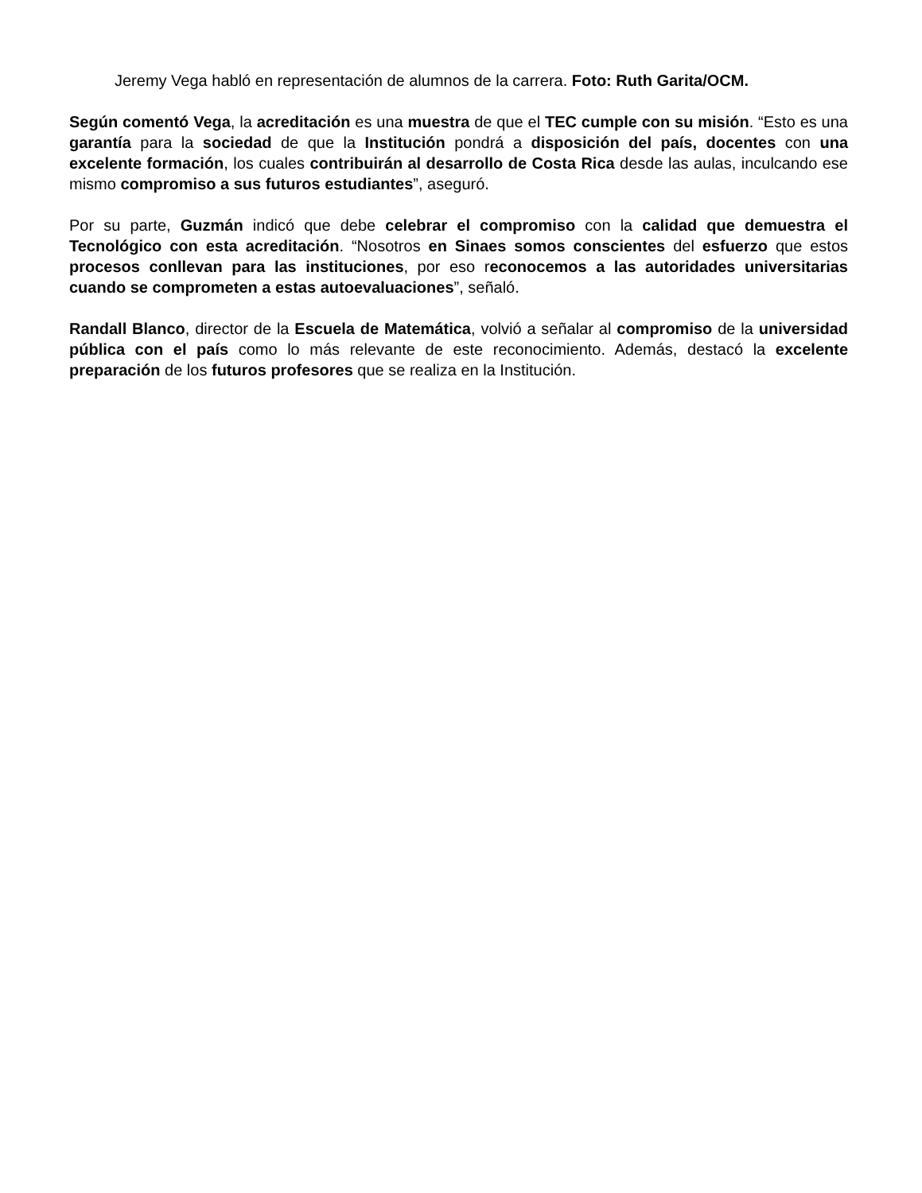Jeremy Vega habló en representación de alumnos de la carrera. Foto: Ruth Garita/OCM.
Según comentó Vega, la acreditación es una muestra de que el TEC cumple con su misión. “Esto es una garantía para la sociedad de que la Institución pondrá a disposición del país, docentes con una excelente formación, los cuales contribuirán al desarrollo de Costa Rica desde las aulas, inculcando ese mismo compromiso a sus futuros estudiantes”, aseguró.
Por su parte, Guzmán indicó que debe celebrar el compromiso con la calidad que demuestra el Tecnológico con esta acreditación. “Nosotros en Sinaes somos conscientes del esfuerzo que estos procesos conllevan para las instituciones, por eso reconocemos a las autoridades universitarias cuando se comprometen a estas autoevaluaciones”, señaló.
Randall Blanco, director de la Escuela de Matemática, volvió a señalar al compromiso de la universidad pública con el país como lo más relevante de este reconocimiento. Además, destacó la excelente preparación de los futuros profesores que se realiza en la Institución.